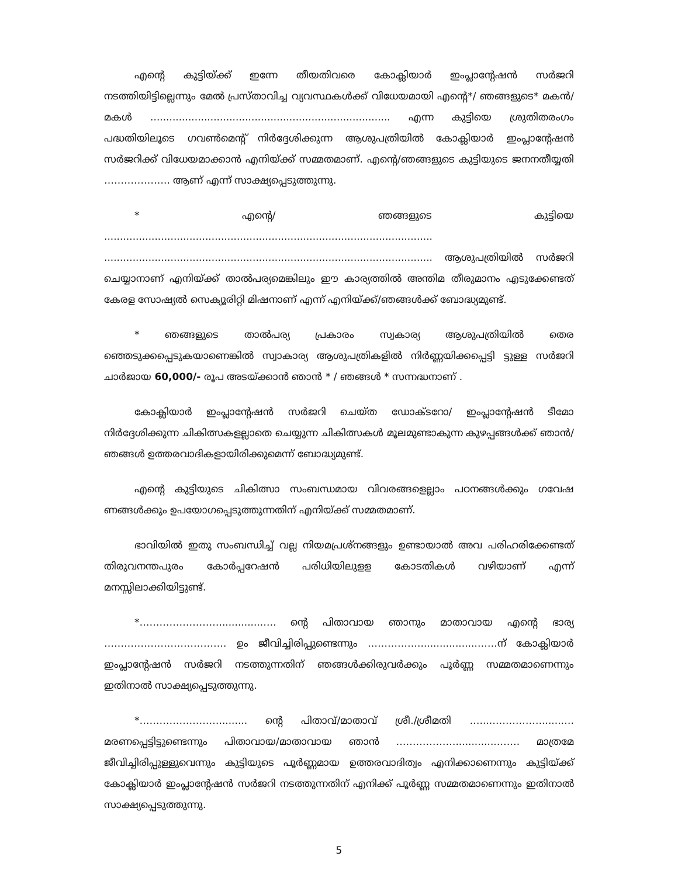എന്റെ കുട്ടിയ്ക്ക് ഇന്നേ തീയതിവരെ കോക്ലിയാർ ഇംപ്ലാന്റേഷൻ സർജറി നടത്തിയിട്ടില്ലെന്നും മേൽ പ്രസ്താവിച്ച വ്യവസ്ഥകൾക്ക് വിധേയമായി എന്റെ*/ ഞങ്ങളുടെ* മകൻ/മകൾ ............................................................................ എന്ന കുട്ടിയെ ശ്രുതിതരംഗം പദ്ധതിയിലൂടെ ഗവൺമെന്റ് നിർദ്ദേശിക്കുന്ന ആശുപത്രിയിൽ കോക്ലിയാർ ഇംപ്ലാന്റേഷൻ സർജറിക്ക് വിധേയമാക്കാൻ എനിയ്ക്ക് സമ്മതമാണ്. എന്റെ/ഞങ്ങളുടെ കുട്ടിയുടെ ജനനതീയ്യതി ……………….. ആണ് എന്ന് സാക്ഷ്യപ്പെടുത്തുന്നു.
* എന്റെ/ ഞങ്ങളുടെ കുട്ടിയെ ........................................................................................................ ........................................................................................................ ആശുപത്രിയിൽ സർജറി ചെയ്യാനാണ് എനിയ്ക്ക് താൽപര്യമെങ്കിലും ഈ കാര്യത്തിൽ അന്തിമ തീരുമാനം എടുക്കേണ്ടത് കേരള സോഷ്യൽ സെക്യൂരിറ്റി മിഷനാണ് എന്ന് എനിയ്ക്ക്/ഞങ്ങൾക്ക് ബോദ്ധ്യമുണ്ട്.
* ഞങ്ങളുടെ താൽപര്യ പ്രകാരം സ്വകാര്യ ആശുപത്രിയിൽ തെര ഞ്ഞെടുക്കപ്പെടുകയാണെങ്കിൽ സ്വാകാര്യ ആശുപത്രികളിൽ നിർണ്ണയിക്കപ്പെട്ടി ട്ടുള്ള സർജറി ചാർജായ 60,000/- രൂപ അടയ്ക്കാൻ ഞാൻ * / ഞങ്ങൾ * സന്നദ്ധനാണ് .
കോക്ലിയാർ ഇംപ്ലാന്റേഷൻ സർജറി ചെയ്ത ഡോക്ടറോ/ ഇംപ്ലാന്റേഷൻ ടീമോ നിർദ്ദേശിക്കുന്ന ചികിത്സകളല്ലാതെ ചെയ്യുന്ന ചികിത്സകൾ മൂലമുണ്ടാകുന്ന കുഴപ്പങ്ങൾക്ക് ഞാൻ/ഞങ്ങൾ ഉത്തരവാദികളായിരിക്കുമെന്ന് ബോദ്ധ്യമുണ്ട്.
എന്റെ കുട്ടിയുടെ ചികിത്സാ സംബന്ധമായ വിവരങ്ങളെല്ലാം പഠനങ്ങൾക്കും ഗവേഷ ണങ്ങൾക്കും ഉപയോഗപ്പെടുത്തുന്നതിന് എനിയ്ക്ക് സമ്മതമാണ്.
ഭാവിയിൽ ഇതു സംബന്ധിച്ച് വല്ല നിയമപ്രശ്നങ്ങളും ഉണ്ടായാൽ അവ പരിഹരിക്കേണ്ടത് തിരുവനന്തപുരം കോർപ്പറേഷൻ പരിധിയിലുളള കോടതികൾ വഴിയാണ് എന്ന് മനസ്സിലാക്കിയിട്ടുണ്ട്.
*……………………..............…. ന്റെ പിതാവായ ഞാനും മാതാവായ എന്റെ ഭാര്യ ………………………………. ഉം ജീവിച്ചിരിപ്പുണ്ടെന്നും ……………..................…….ന് കോക്ലിയാർ ഇംപ്ലാന്റേഷൻ സർജറി നടത്തുന്നതിന് ഞങ്ങൾക്കിരുവർക്കും പൂർണ്ണ സമ്മതമാണെന്നും ഇതിനാൽ സാക്ഷ്യപ്പെടുത്തുന്നു.
*……………………......... ന്റെ പിതാവ്/മാതാവ് ശ്രീ./ശ്രീമതി …....……………......…. മരണപ്പെട്ടിട്ടുണ്ടെന്നും പിതാവായ/മാതാവായ ഞാൻ ……………….............……. മാത്രമേ ജീവിച്ചിരിപ്പുള്ളുവെന്നും കുട്ടിയുടെ പൂർണ്ണമായ ഉത്തരവാദിത്വം എനിക്കാണെന്നും കുട്ടിയ്ക്ക് കോക്ലിയാർ ഇംപ്ലാന്റേഷൻ സർജറി നടത്തുന്നതിന് എനിക്ക് പൂർണ്ണ സമ്മതമാണെന്നും ഇതിനാൽ സാക്ഷ്യപ്പെടുത്തുന്നു.
5